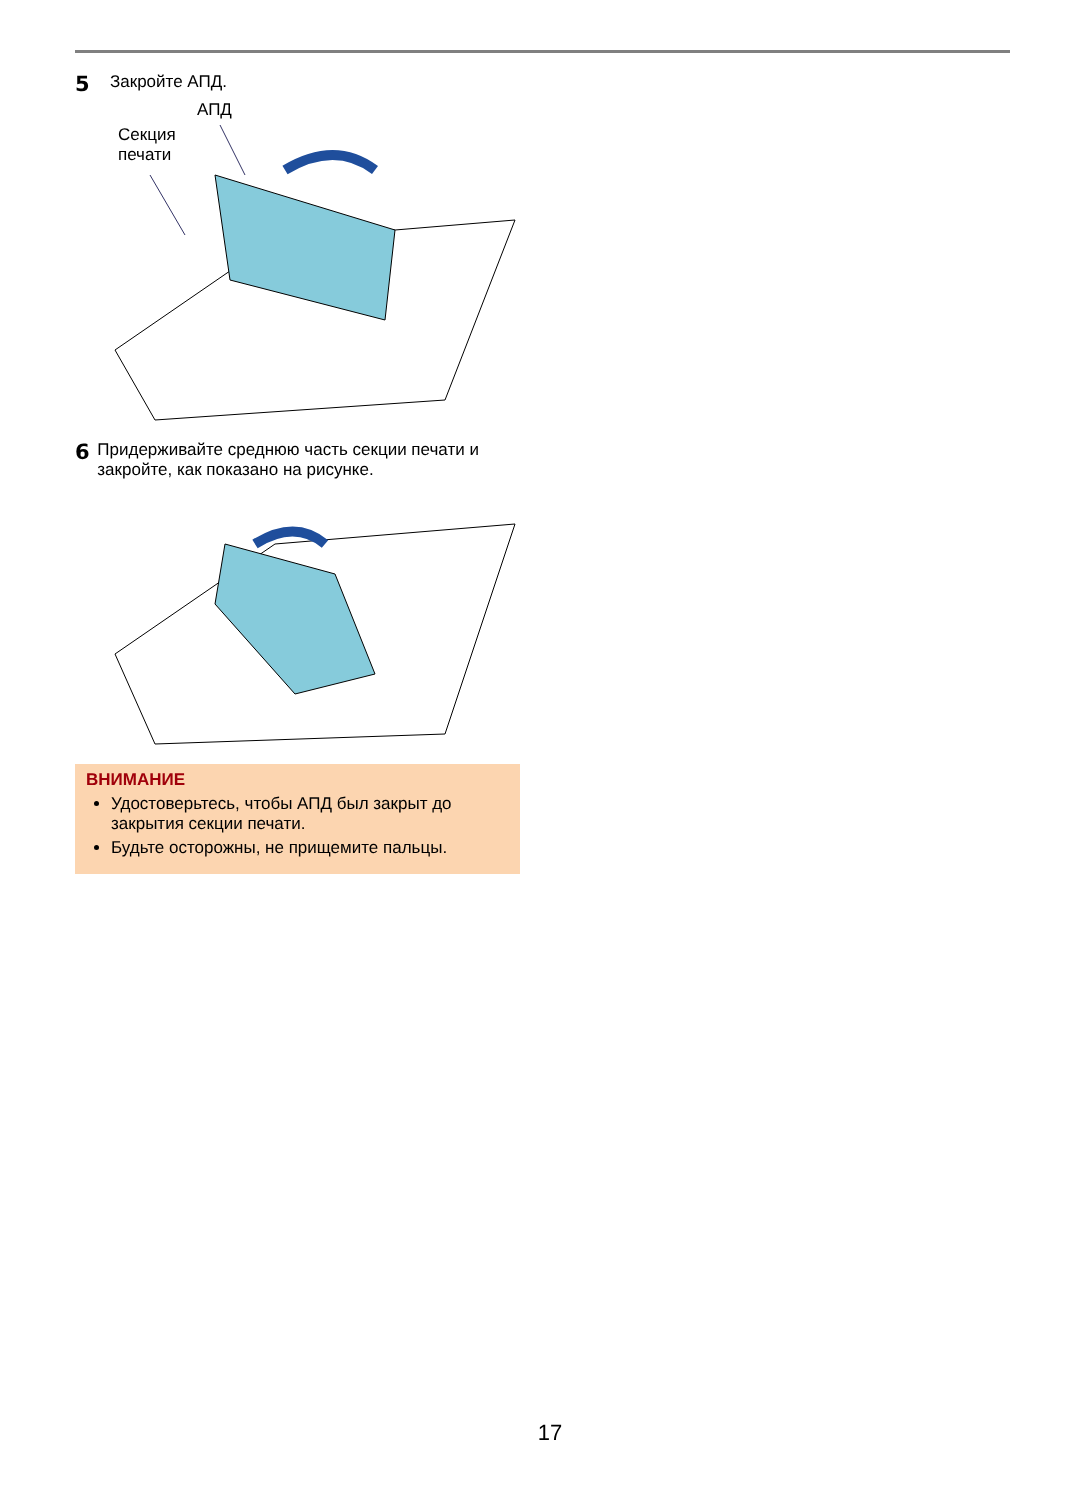5 Закройте АПД.
АПД
Секция
печати
6 Придерживайте среднюю часть секции печати и закройте, как показано на рисунке.
ВНИМАНИЕ
Удостоверьтесь, чтобы АПД был закрыт до закрытия секции печати.
Будьте осторожны, не прищемите пальцы.
17